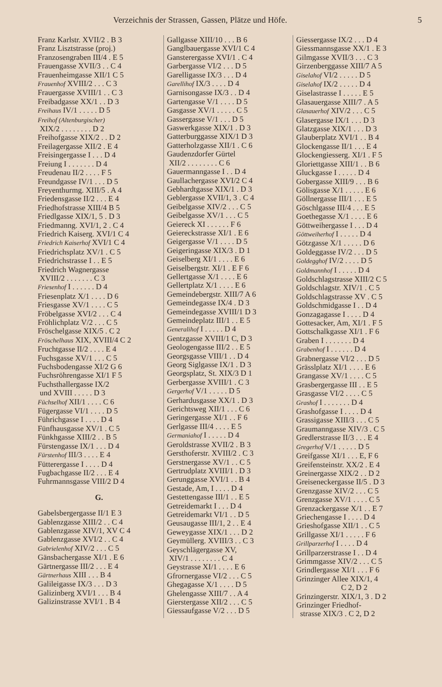Verzeichnis der Strassen, Gassen, Plätze und Höfe. 5
Franz Karlstr. XVII/2 . B 3
Franz Lisztstrasse (proj.)
Franzosengraben III/4 . E 5
Frauengasse XVII/3 . . C 4
Frauenheimgasse XII/1 C 5
Frauenhof XVIII/2 . . . C 3
Frauergasse XVIII/1 . . C 3
Freibadgasse XX/1 . . D 3
Freihaus IV/1 . . . . . D 5
Freihof (Altenburgischer)
XIX/2 . . . . . . . . D 2
Freihofgasse XIX/2 . . D 2
Freilagergasse XII/2 . E 4
Freisingergasse I . . . D 4
Freiung I . . . . . . . D 4
Freudenau II/2 . . . . F 5
Freundgasse IV/1 . . . D 5
Freyenthurmg. XIII/5 . A 4
Friedensgasse II/2 . . . E 4
Friedhofstrasse XIII/4 B 5
Friedlgasse XIX/1, 5 . D 3
Friedmanng. XVI/1, 2 . C 4
Friedrich Kaiserg. XVI/1 C 4
Friedrich Kaiserhof XVI/1 C 4
Friedrichsplatz XV/1 . C 5
Friedrichstrasse I . . E 5
Friedrich Wagnergasse
XVIII/2 . . . . . . . C 3
Friesenhof I . . . . . . D 4
Friesenplatz X/1 . . . . D 6
Friesgasse XV/1 . . . . C 5
Fröbelgasse XVI/2 . . . C 4
Fröhlichplatz V/2 . . . C 5
Fröschelgasse XIX/5 . C 2
Fröschelhaus XIX, XVIII/4 C 2
Fruchtgasse II/2 . . . . E 4
Fuchsgasse XV/1 . . . C 5
Fuchsbodengasse XI/2 G 6
Fuchsröhrengasse XI/1 F 5
Fuchsthallergasse IX/2
und XVIII . . . . . D 3
Füchselhof XII/1 . . . . C 6
Fügergasse VI/1 . . . . D 5
Führichgasse I . . . . D 4
Fünfhausgasse XV/1 . C 5
Fünkhgasse XIII/2 . . B 5
Fürstengasse IX/1 . . . D 4
Fürstenhof III/3 . . . . E 4
Fütterergasse I . . . . D 4
Fugbachgasse II/2 . . . E 4
Fuhrmannsgasse VIII/2 D 4
G.
Gabelsbergergasse II/1 E 3
Gablenzgasse XIII/2 . . C 4
Gablenzgasse XIV/1, XV C 4
Gablenzgasse XVI/2 . . C 4
Gabrielenhof XIV/2 . . . C 5
Gänsbachergasse XI/1 . E 6
Gärtnergasse III/2 . . . E 4
Gärtnerhaus XIII . . . B 4
Galileigasse IX/3 . . . D 3
Galizinberg XVI/1 . . . B 4
Galizinstrasse XVI/1 . B 4
Gallgasse XIII/10 . . . B 6
Ganglbauergasse XVI/1 C 4
Gansterergasse XVI/1 . C 4
Garbergasse VI/2 . . . D 5
Garelligasse IX/3 . . . D 4
Garellihof IX/3 . . . . D 4
Garnisongasse IX/3 . . D 4
Gartengasse V/1 . . . . D 5
Gasgasse XV/1 . . . . . C 5
Gassergasse V/1 . . . D 5
Gaswerkgasse XIX/1 . D 3
Gatterburggasse XIX/1 D 3
Gatterholzgasse XII/1 . C 6
Gaudenzdorfer Gürtel
XII/2 . . . . . . . . C 6
Gauermanngasse I . . D 4
Gaullachergasse XVI/2 C 4
Gebhardtgasse XIX/1 . D 3
Geblergasse XVII/1, 3 . C 4
Geibelgasse XIV/2 . . . C 5
Geibelgasse XV/1 . . . C 5
Geiereck XI . . . . . . F 6
Geiereckstrasse XI/1 . E 6
Geigergasse V/1 . . . . D 5
Geigeringasse XIX/3 . D 1
Geiselberg XI/1 . . . . E 6
Geiselbergstr. XI/1 . E F 6
Gellertgasse X/1 . . . . E 6
Gellertplatz X/1 . . . . E 6
Gemeindebergstr. XIII/7 A 6
Gemeindegasse IX/4 . D 3
Gemeindegasse XVIII/1 D 3
Gemeindeplatz III/1 . . E 5
Generalihof I . . . . . D 4
Gentzgasse XVIII/1 C, D 3
Geologengasse III/2 . . E 5
Georgsgasse VIII/1 . . D 4
Georg Siglgasse IX/1 . D 3
Georgsplatz, St. XIX/3 D 1
Gerbergasse XVIII/1 . C 3
Gergerhof V/1 . . . . . D 5
Gerhardusgasse XX/1 . D 3
Gerichtsweg XII/1 . . . C 6
Geringergasse XI/1 . . F 6
Gerlgasse III/4 . . . . E 5
Germaniahof I . . . . . D 4
Geroldstrasse XVII/2 . B 3
Gersthoferstr. XVIII/2 . C 3
Gerstnergasse XV/1 . . C 5
Gertrudplatz XVIII/1 . D 3
Gerunggasse XVI/1 . . B 4
Gestade, Am, I . . . . D 4
Gestettengasse III/1 . . E 5
Getreidemarkt I . . . D 4
Getreidemarkt VI/1 . . D 5
Geusaugasse III/1, 2 . . E 4
Geweygasse XIX/1 . . . D 2
Geymüllerg. XVIII/3 . . C 3
Geyschlägergasse XV,
XIV/1 . . . . . . . . C 4
Geystrasse XI/1 . . . . E 6
Gfrornergasse VI/2 . . . C 5
Ghegagasse X/1 . . . . D 5
Ghelengasse XIII/7 . . A 4
Gierstergasse XII/2 . . . C 5
Giessaufgasse V/2 . . . D 5
Giessergasse IX/2 . . . D 4
Giessmannsgasse XX/1 . E 3
Gilmgasse XVII/3 . . . C 3
Girzenberggasse XIII/7 A 5
Giselahof VI/2 . . . . . D 5
Giselahof IX/2 . . . . . D 4
Giselastrasse I . . . . . E 5
Glasauergasse XIII/7 . A 5
Glasauerhof XIV/2 . . . C 5
Glasergasse IX/1 . . . D 3
Glatzgasse XIX/1 . . . D 3
Glauberplatz XVI/1 . . B 4
Glockengasse II/1 . . . E 4
Glockengiesserg. XI/1 . F 5
Gloriettgasse XIII/1 . . B 6
Gluckgasse I . . . . . D 4
Gobergasse XIII/9 . . . B 6
Gölisgasse X/1 . . . . . E 6
Göllnergasse III/1 . . . E 5
Göschlgasse III/4 . . . E 5
Goethegasse X/1 . . . . E 6
Göttweihergasse I . . . D 4
Göttweiherhof I . . . . . D 4
Götzgasse X/1 . . . . . D 6
Goldeggasse IV/2 . . . D 5
Goldegghof IV/2 . . . . D 5
Goldmannhof I . . . . . D 4
Goldschlagstrasse XIII/2 C 5
Goldschlagstr. XIV/1 . C 5
Goldschlagstrasse XV . C 5
Goldschmidgasse I . . D 4
Gonzagagasse I . . . . D 4
Gottesacker, Am, XI/1 . F 5
Gottschalkgasse XI/1 . F 6
Graben I . . . . . . . D 4
Grabenhof I . . . . . . D 4
Grabnergasse VI/2 . . . D 5
Grässlplatz XI/1 . . . . E 6
Grangasse XV/1 . . . . C 5
Grasbergergasse III . . E 5
Grasgasse VI/2 . . . . C 5
Grashof I . . . . . . . D 4
Grashofgasse I . . . . D 4
Grassigasse XIII/3 . . . C 5
Graumanngasse XIV/3 . C 5
Gredlerstrasse II/3 . . . E 4
Gregerhof V/1 . . . . . D 5
Greifgasse XI/1 . . . E, F 6
Greifensteinstr. XX/2 . E 4
Greinergasse XIX/2 . . D 2
Greiseneckergasse II/5 . D 3
Grenzgasse XIV/2 . . . C 5
Grenzgasse XV/1 . . . . C 5
Grenzackergasse X/1 . . E 7
Griechengasse I . . . . D 4
Grieshofgasse XII/1 . . C 5
Grillgasse XI/1 . . . . . F 6
Grillparzerhof I . . . . D 4
Grillparzerstrasse I . . D 4
Grimmgasse XIV/2 . . . C 5
Grindlergasse XI/1 . . . F 6
Grinzinger Allee XIX/1, 4
C 2, D 2
Grinzingerstr. XIX/1, 3 . D 2
Grinzinger Friedhof-
strasse XIX/3 . C 2, D 2